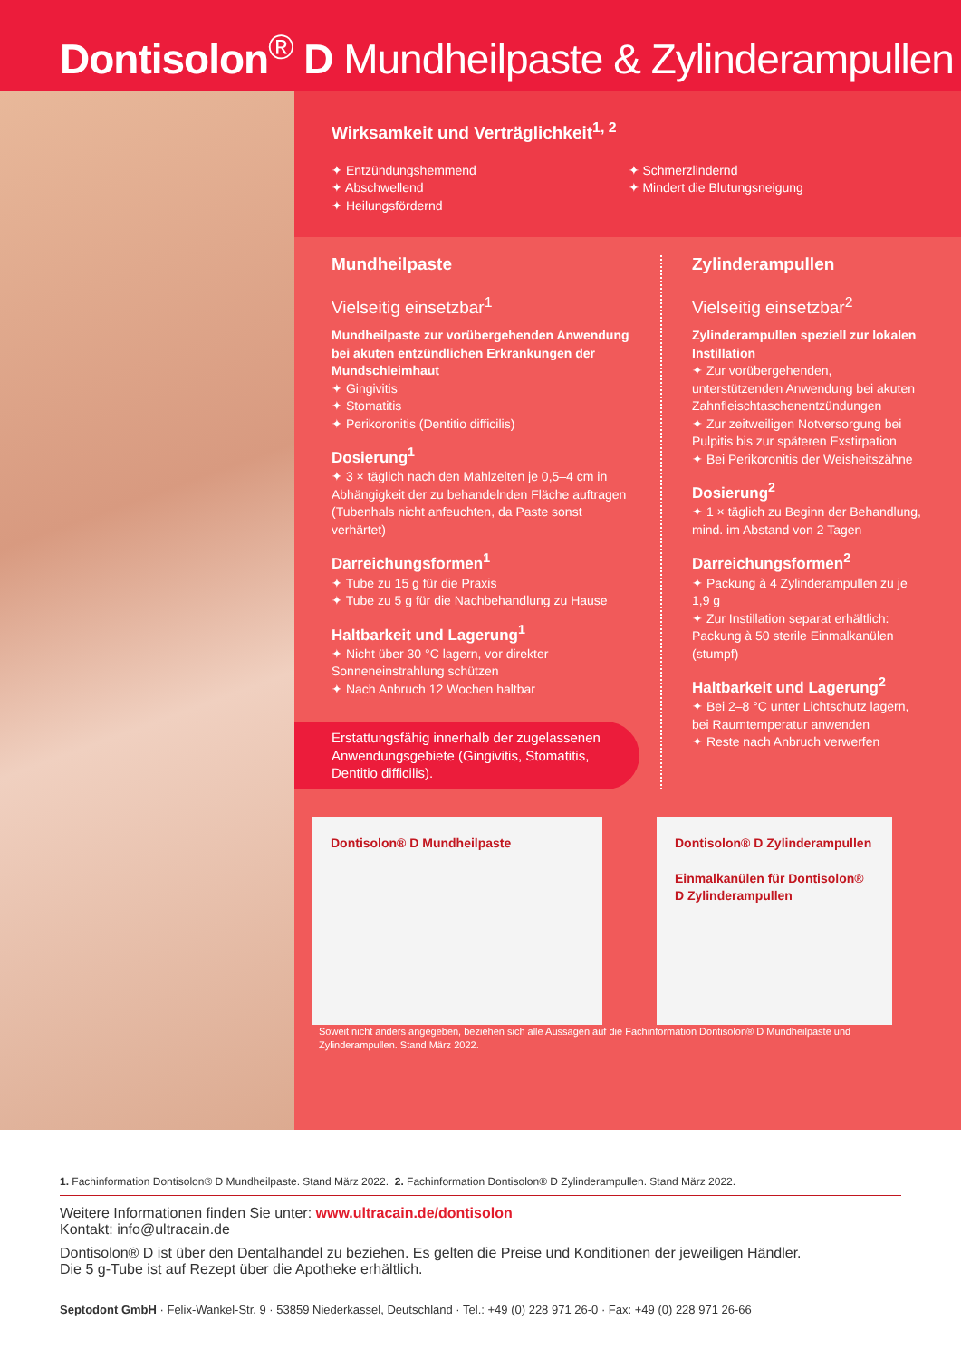Dontisolon<sup>®</sup> D Mundheilpaste & Zylinderampullen
Wirksamkeit und Verträglichkeit<sup>1, 2</sup>
✦ Entzündungshemmend
✦ Abschwellend
✦ Heilungsfördernd
✦ Schmerzlindernd
✦ Mindert die Blutungsneigung
Mundheilpaste
Vielseitig einsetzbar<sup>1</sup>
Mundheilpaste zur vorübergehenden Anwendung bei akuten entzündlichen Erkrankungen der Mundschleimhaut
✦ Gingivitis
✦ Stomatitis
✦ Perikoronitis (Dentitio difficilis)
Dosierung<sup>1</sup>
✦ 3 × täglich nach den Mahlzeiten je 0,5–4 cm in Abhängigkeit der zu behandelnden Fläche auftragen (Tubenhals nicht anfeuchten, da Paste sonst verhärtet)
Darreichungsformen<sup>1</sup>
✦ Tube zu 15 g für die Praxis
✦ Tube zu 5 g für die Nachbehandlung zu Hause
Haltbarkeit und Lagerung<sup>1</sup>
✦ Nicht über 30 °C lagern, vor direkter Sonneneinstrahlung schützen
✦ Nach Anbruch 12 Wochen haltbar
Erstattungsfähig innerhalb der zugelassenen Anwendungsgebiete (Gingivitis, Stomatitis, Dentitio difficilis).
Zylinderampullen
Vielseitig einsetzbar<sup>2</sup>
Zylinderampullen speziell zur lokalen Instillation
✦ Zur vorübergehenden, unterstützenden Anwendung bei akuten Zahnfleisch­taschenentzündungen
✦ Zur zeitweiligen Notversorgung bei Pulpitis bis zur späteren Exstirpation
✦ Bei Perikoronitis der Weisheitszähne
Dosierung<sup>2</sup>
✦ 1 × täglich zu Beginn der Behandlung, mind. im Abstand von 2 Tagen
Darreichungsformen<sup>2</sup>
✦ Packung à 4 Zylinderampullen zu je 1,9 g
✦ Zur Instillation separat erhältlich: Packung à 50 sterile Einmalkanülen (stumpf)
Haltbarkeit und Lagerung<sup>2</sup>
✦ Bei 2–8 °C unter Lichtschutz lagern, bei Raumtemperatur anwenden
✦ Reste nach Anbruch verwerfen
Dontisolon® D Mundheilpaste Dontisolon® D Zylinderampullen
Einmalkanülen für Dontisolon® D Zylinderampullen
Soweit nicht anders angegeben, beziehen sich alle Aussagen auf die Fachinformation Dontisolon® D Mundheilpaste und Zylinderampullen. Stand März 2022.
1. Fachinformation Dontisolon® D Mundheilpaste. Stand März 2022. 2. Fachinformation Dontisolon® D Zylinderampullen. Stand März 2022.
Weitere Informationen finden Sie unter: www.ultracain.de/dontisolon
Kontakt: info@ultracain.de
Dontisolon® D ist über den Dentalhandel zu beziehen. Es gelten die Preise und Konditionen der jeweiligen Händler.
Die 5 g-Tube ist auf Rezept über die Apotheke erhältlich.
Septodont GmbH · Felix-Wankel-Str. 9 · 53859 Niederkassel, Deutschland · Tel.: +49 (0) 228 971 26-0 · Fax: +49 (0) 228 971 26-66